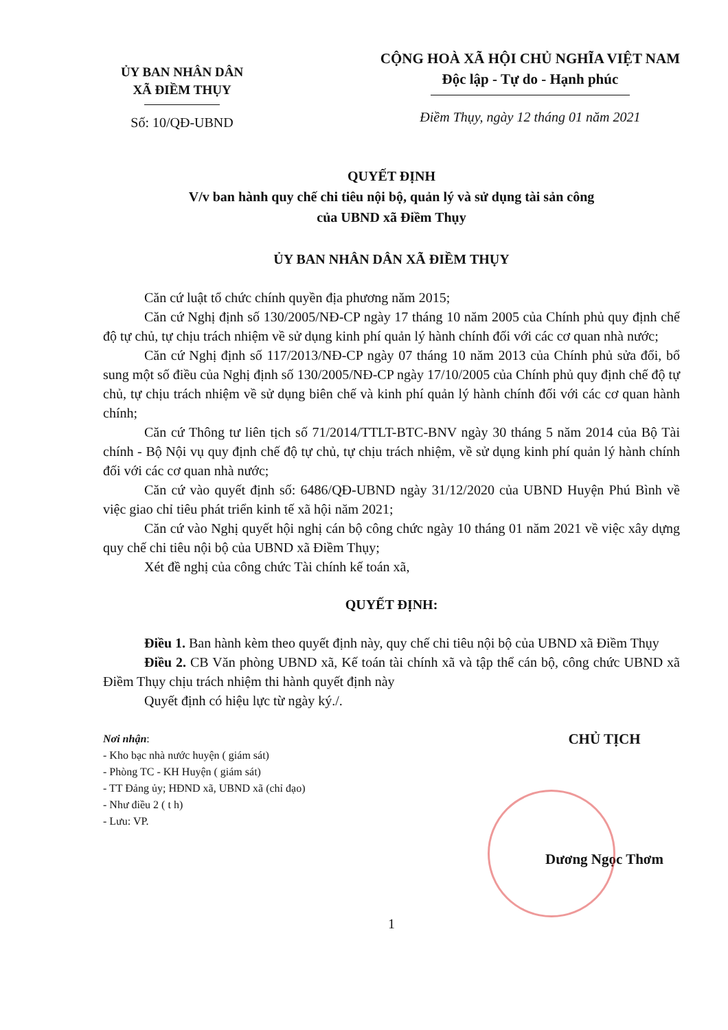ỦY BAN NHÂN DÂN
XÃ ĐIỀM THỤY
Số: 10/QĐ-UBND
CỘNG HOÀ XÃ HỘI CHỦ NGHĨA VIỆT NAM
Độc lập - Tự do - Hạnh phúc
Điềm Thụy, ngày 12 tháng 01 năm 2021
QUYẾT ĐỊNH
V/v ban hành quy chế chi tiêu nội bộ, quản lý và sử dụng tài sản công
của UBND xã Điềm Thụy
ỦY BAN NHÂN DÂN XÃ ĐIỀM THỤY
Căn cứ luật tổ chức chính quyền địa phương năm 2015;
Căn cứ Nghị định số 130/2005/NĐ-CP ngày 17 tháng 10 năm 2005 của Chính phủ quy định chế độ tự chủ, tự chịu trách nhiệm về sử dụng kinh phí quản lý hành chính đối với các cơ quan nhà nước;
Căn cứ Nghị định số 117/2013/NĐ-CP ngày 07 tháng 10 năm 2013 của Chính phủ sửa đổi, bổ sung một số điều của Nghị định số 130/2005/NĐ-CP ngày 17/10/2005 của Chính phủ quy định chế độ tự chủ, tự chịu trách nhiệm về sử dụng biên chế và kinh phí quản lý hành chính đối với các cơ quan hành chính;
Căn cứ Thông tư liên tịch số 71/2014/TTLT-BTC-BNV ngày 30 tháng 5 năm 2014 của Bộ Tài chính - Bộ Nội vụ quy định chế độ tự chủ, tự chịu trách nhiệm, về sử dụng kinh phí quản lý hành chính đối với các cơ quan nhà nước;
Căn cứ vào quyết định số: 6486/QĐ-UBND ngày 31/12/2020 của UBND Huyện Phú Bình về việc giao chỉ tiêu phát triển kinh tế xã hội năm 2021;
Căn cứ vào Nghị quyết hội nghị cán bộ công chức ngày 10 tháng 01 năm 2021 về việc xây dựng quy chế chi tiêu nội bộ của UBND xã Điềm Thụy;
Xét đề nghị của công chức Tài chính kế toán xã,
QUYẾT ĐỊNH:
Điều 1. Ban hành kèm theo quyết định này, quy chế chi tiêu nội bộ của UBND xã Điềm Thụy
Điều 2. CB Văn phòng UBND xã, Kế toán tài chính xã và tập thể cán bộ, công chức UBND xã Điềm Thụy chịu trách nhiệm thi hành quyết định này
Quyết định có hiệu lực từ ngày ký./.
Nơi nhận:
- Kho bạc nhà nước huyện ( giám sát)
- Phòng TC - KH Huyện ( giám sát)
- TT Đảng ủy; HĐND xã, UBND xã (chỉ đạo)
- Như điều 2 ( t h)
- Lưu: VP.
CHỦ TỊCH
Dương Ngọc Thơm
1